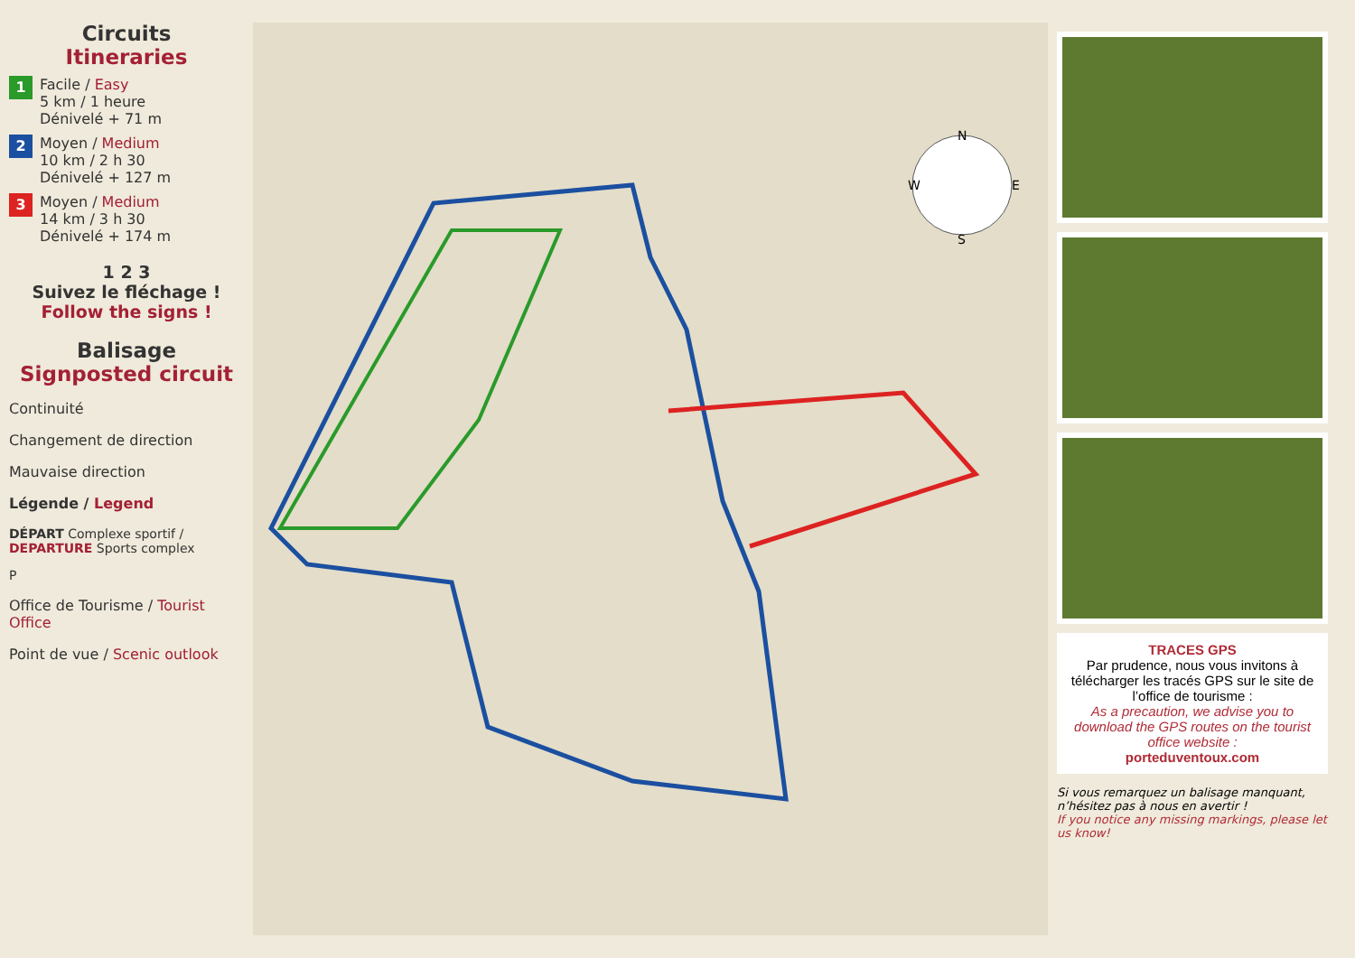Circuits
Itineraries
1
Facile / Easy
5 km / 1 heure
Dénivelé + 71 m
2
Moyen / Medium
10 km / 2 h 30
Dénivelé + 127 m
3
Moyen / Medium
14 km / 3 h 30
Dénivelé + 174 m
1 2 3
Suivez le fléchage !
Follow the signs !
Balisage
Signposted circuit
Continuité
Changement de direction
Mauvaise direction
Légende / Legend
DÉPART Complexe sportif / DEPARTURE Sports complex
P
Office de Tourisme / Tourist Office
Point de vue / Scenic outlook
N
S
W
E
TRACES GPS
Par prudence, nous vous invitons à télécharger les tracés GPS sur le site de l’office de tourisme :
As a precaution, we advise you to download the GPS routes on the tourist office website :
porteduventoux.com
Si vous remarquez un balisage manquant, n’hésitez pas à nous en avertir !
If you notice any missing markings, please let us know!